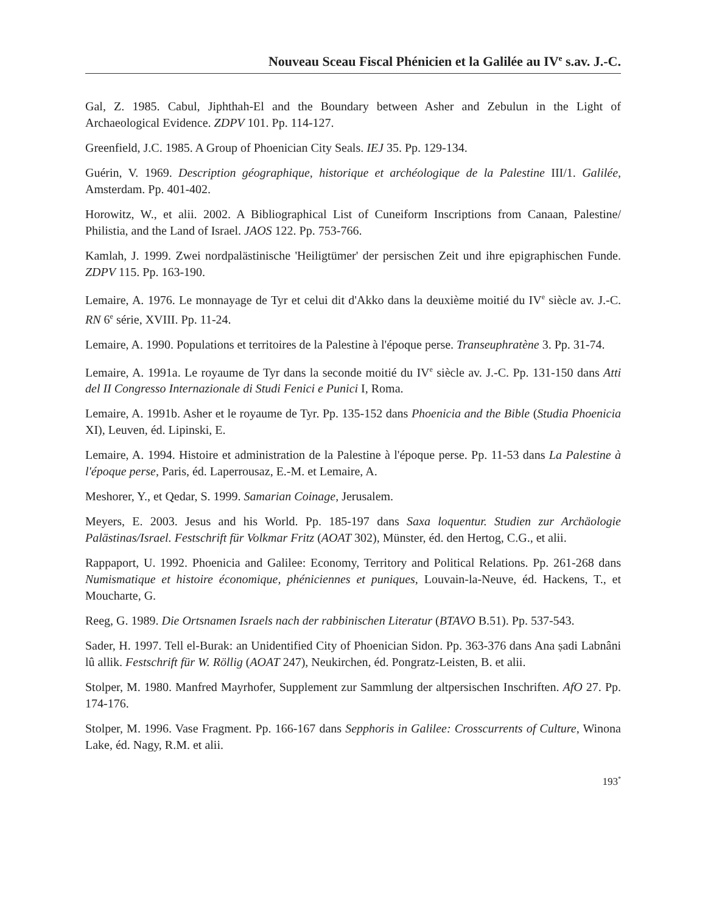Nouveau Sceau Fiscal Phénicien et la Galilée au IV<sup>e</sup> s.av. J.-C.
Gal, Z. 1985. Cabul, Jiphthah-El and the Boundary between Asher and Zebulun in the Light of Archaeological Evidence. ZDPV 101. Pp. 114-127.
Greenfield, J.C. 1985. A Group of Phoenician City Seals. IEJ 35. Pp. 129-134.
Guérin, V. 1969. Description géographique, historique et archéologique de la Palestine III/1. Galilée, Amsterdam. Pp. 401-402.
Horowitz, W., et alii. 2002. A Bibliographical List of Cuneiform Inscriptions from Canaan, Palestine/ Philistia, and the Land of Israel. JAOS 122. Pp. 753-766.
Kamlah, J. 1999. Zwei nordpalästinische 'Heiligtümer' der persischen Zeit und ihre epigraphischen Funde. ZDPV 115. Pp. 163-190.
Lemaire, A. 1976. Le monnayage de Tyr et celui dit d'Akko dans la deuxième moitié du IV<sup>e</sup> siècle av. J.-C. RN 6<sup>e</sup> série, XVIII. Pp. 11-24.
Lemaire, A. 1990. Populations et territoires de la Palestine à l'époque perse. Transeuphratène 3. Pp. 31-74.
Lemaire, A. 1991a. Le royaume de Tyr dans la seconde moitié du IV<sup>e</sup> siècle av. J.-C. Pp. 131-150 dans Atti del II Congresso Internazionale di Studi Fenici e Punici I, Roma.
Lemaire, A. 1991b. Asher et le royaume de Tyr. Pp. 135-152 dans Phoenicia and the Bible (Studia Phoenicia XI), Leuven, éd. Lipinski, E.
Lemaire, A. 1994. Histoire et administration de la Palestine à l'époque perse. Pp. 11-53 dans La Palestine à l'époque perse, Paris, éd. Laperrousaz, E.-M. et Lemaire, A.
Meshorer, Y., et Qedar, S. 1999. Samarian Coinage, Jerusalem.
Meyers, E. 2003. Jesus and his World. Pp. 185-197 dans Saxa loquentur. Studien zur Archäologie Palästinas/Israel. Festschrift für Volkmar Fritz (AOAT 302), Münster, éd. den Hertog, C.G., et alii.
Rappaport, U. 1992. Phoenicia and Galilee: Economy, Territory and Political Relations. Pp. 261-268 dans Numismatique et histoire économique, phéniciennes et puniques, Louvain-la-Neuve, éd. Hackens, T., et Moucharte, G.
Reeg, G. 1989. Die Ortsnamen Israels nach der rabbinischen Literatur (BTAVO B.51). Pp. 537-543.
Sader, H. 1997. Tell el-Burak: an Unidentified City of Phoenician Sidon. Pp. 363-376 dans Ana ṣadi Labnâni lû allik. Festschrift für W. Röllig (AOAT 247), Neukirchen, éd. Pongratz-Leisten, B. et alii.
Stolper, M. 1980. Manfred Mayrhofer, Supplement zur Sammlung der altpersischen Inschriften. AfO 27. Pp. 174-176.
Stolper, M. 1996. Vase Fragment. Pp. 166-167 dans Sepphoris in Galilee: Crosscurrents of Culture, Winona Lake, éd. Nagy, R.M. et alii.
193<sup>*</sup>